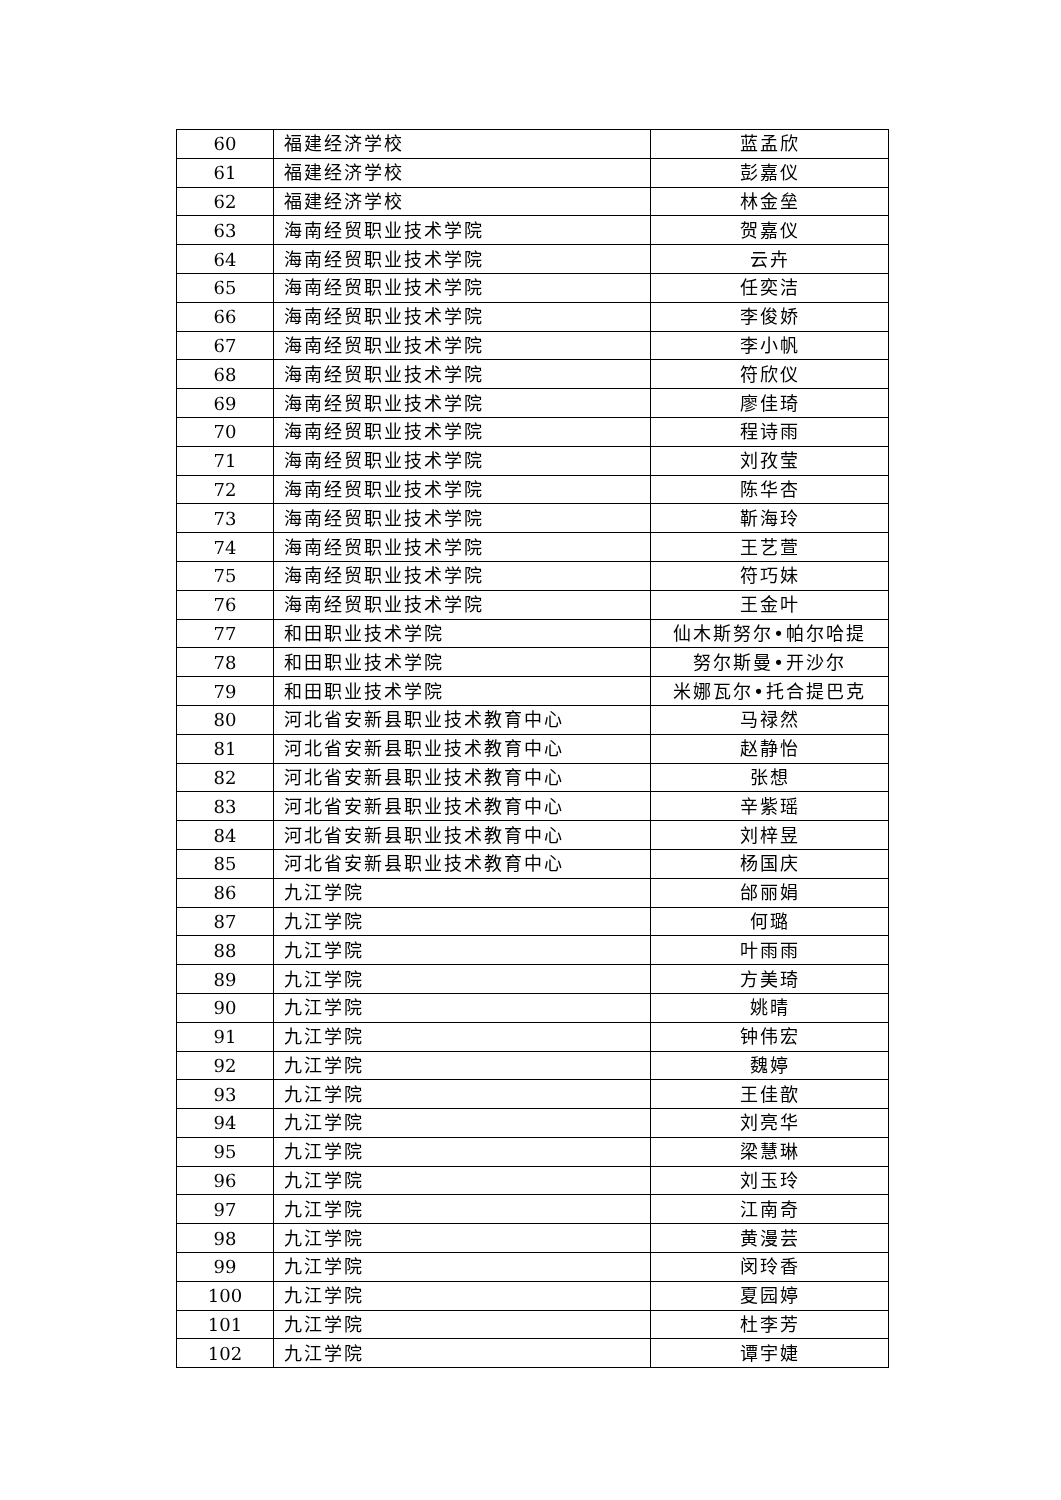| 60 | 福建经济学校 | 蓝孟欣 |
| 61 | 福建经济学校 | 彭嘉仪 |
| 62 | 福建经济学校 | 林金垒 |
| 63 | 海南经贸职业技术学院 | 贺嘉仪 |
| 64 | 海南经贸职业技术学院 | 云卉 |
| 65 | 海南经贸职业技术学院 | 任奕洁 |
| 66 | 海南经贸职业技术学院 | 李俊娇 |
| 67 | 海南经贸职业技术学院 | 李小帆 |
| 68 | 海南经贸职业技术学院 | 符欣仪 |
| 69 | 海南经贸职业技术学院 | 廖佳琦 |
| 70 | 海南经贸职业技术学院 | 程诗雨 |
| 71 | 海南经贸职业技术学院 | 刘孜莹 |
| 72 | 海南经贸职业技术学院 | 陈华杏 |
| 73 | 海南经贸职业技术学院 | 靳海玲 |
| 74 | 海南经贸职业技术学院 | 王艺萱 |
| 75 | 海南经贸职业技术学院 | 符巧妹 |
| 76 | 海南经贸职业技术学院 | 王金叶 |
| 77 | 和田职业技术学院 | 仙木斯努尔•帕尔哈提 |
| 78 | 和田职业技术学院 | 努尔斯曼•开沙尔 |
| 79 | 和田职业技术学院 | 米娜瓦尔•托合提巴克 |
| 80 | 河北省安新县职业技术教育中心 | 马禄然 |
| 81 | 河北省安新县职业技术教育中心 | 赵静怡 |
| 82 | 河北省安新县职业技术教育中心 | 张想 |
| 83 | 河北省安新县职业技术教育中心 | 辛紫瑶 |
| 84 | 河北省安新县职业技术教育中心 | 刘梓昱 |
| 85 | 河北省安新县职业技术教育中心 | 杨国庆 |
| 86 | 九江学院 | 邰丽娟 |
| 87 | 九江学院 | 何璐 |
| 88 | 九江学院 | 叶雨雨 |
| 89 | 九江学院 | 方美琦 |
| 90 | 九江学院 | 姚晴 |
| 91 | 九江学院 | 钟伟宏 |
| 92 | 九江学院 | 魏婷 |
| 93 | 九江学院 | 王佳歆 |
| 94 | 九江学院 | 刘亮华 |
| 95 | 九江学院 | 梁慧琳 |
| 96 | 九江学院 | 刘玉玲 |
| 97 | 九江学院 | 江南奇 |
| 98 | 九江学院 | 黄漫芸 |
| 99 | 九江学院 | 闵玲香 |
| 100 | 九江学院 | 夏园婷 |
| 101 | 九江学院 | 杜李芳 |
| 102 | 九江学院 | 谭宇婕 |